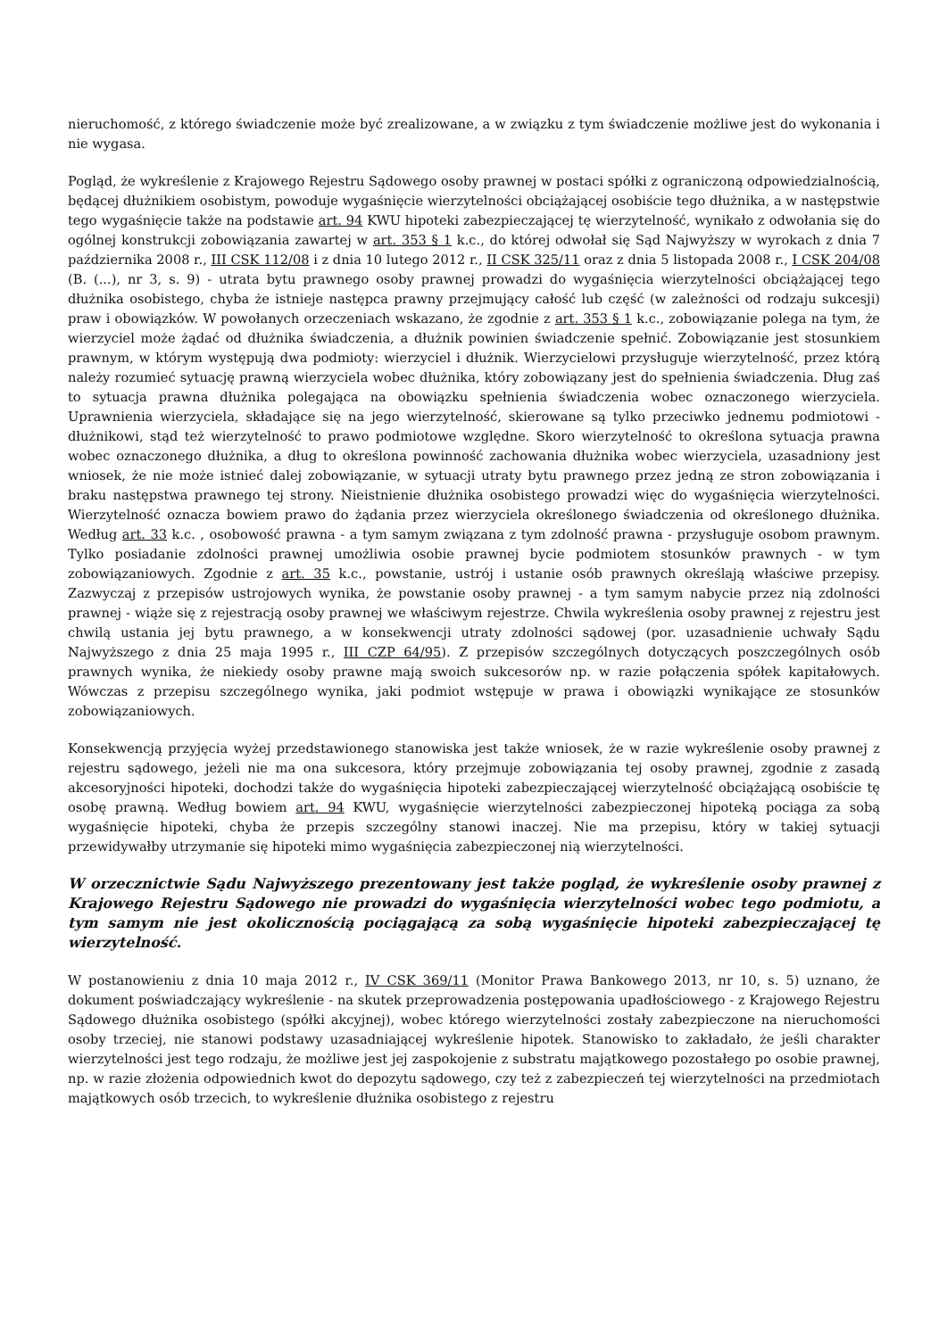nieruchomość, z którego świadczenie może być zrealizowane, a w związku z tym świadczenie możliwe jest do wykonania i nie wygasa.
Pogląd, że wykreślenie z Krajowego Rejestru Sądowego osoby prawnej w postaci spółki z ograniczoną odpowiedzialnością, będącej dłużnikiem osobistym, powoduje wygaśnięcie wierzytelności obciążającej osobiście tego dłużnika, a w następstwie tego wygaśnięcie także na podstawie art. 94 KWU hipoteki zabezpieczającej tę wierzytelność, wynikało z odwołania się do ogólnej konstrukcji zobowiązania zawartej w art. 353 § 1 k.c., do której odwołał się Sąd Najwyższy w wyrokach z dnia 7 października 2008 r., III CSK 112/08 i z dnia 10 lutego 2012 r., II CSK 325/11 oraz z dnia 5 listopada 2008 r., I CSK 204/08 (B. (...), nr 3, s. 9) - utrata bytu prawnego osoby prawnej prowadzi do wygaśnięcia wierzytelności obciążającej tego dłużnika osobistego, chyba że istnieje następca prawny przejmujący całość lub część (w zależności od rodzaju sukcesji) praw i obowiązków. W powołanych orzeczeniach wskazano, że zgodnie z art. 353 § 1 k.c., zobowiązanie polega na tym, że wierzyciel może żądać od dłużnika świadczenia, a dłużnik powinien świadczenie spełnić. Zobowiązanie jest stosunkiem prawnym, w którym występują dwa podmioty: wierzyciel i dłużnik. Wierzycielowi przysługuje wierzytelność, przez którą należy rozumieć sytuację prawną wierzyciela wobec dłużnika, który zobowiązany jest do spełnienia świadczenia. Dług zaś to sytuacja prawna dłużnika polegająca na obowiązku spełnienia świadczenia wobec oznaczonego wierzyciela. Uprawnienia wierzyciela, składające się na jego wierzytelność, skierowane są tylko przeciwko jednemu podmiotowi - dłużnikowi, stąd też wierzytelność to prawo podmiotowe względne. Skoro wierzytelność to określona sytuacja prawna wobec oznaczonego dłużnika, a dług to określona powinność zachowania dłużnika wobec wierzyciela, uzasadniony jest wniosek, że nie może istnieć dalej zobowiązanie, w sytuacji utraty bytu prawnego przez jedną ze stron zobowiązania i braku następstwa prawnego tej strony. Nieistnienie dłużnika osobistego prowadzi więc do wygaśnięcia wierzytelności. Wierzytelność oznacza bowiem prawo do żądania przez wierzyciela określonego świadczenia od określonego dłużnika. Według art. 33 k.c. , osobowość prawna - a tym samym związana z tym zdolność prawna - przysługuje osobom prawnym. Tylko posiadanie zdolności prawnej umożliwia osobie prawnej bycie podmiotem stosunków prawnych - w tym zobowiązaniowych. Zgodnie z art. 35 k.c., powstanie, ustrój i ustanie osób prawnych określają właściwe przepisy. Zazwyczaj z przepisów ustrojowych wynika, że powstanie osoby prawnej - a tym samym nabycie przez nią zdolności prawnej - wiąże się z rejestracją osoby prawnej we właściwym rejestrze. Chwila wykreślenia osoby prawnej z rejestru jest chwilą ustania jej bytu prawnego, a w konsekwencji utraty zdolności sądowej (por. uzasadnienie uchwały Sądu Najwyższego z dnia 25 maja 1995 r., III CZP 64/95). Z przepisów szczególnych dotyczących poszczególnych osób prawnych wynika, że niekiedy osoby prawne mają swoich sukcesorów np. w razie połączenia spółek kapitałowych. Wówczas z przepisu szczególnego wynika, jaki podmiot wstępuje w prawa i obowiązki wynikające ze stosunków zobowiązaniowych.
Konsekwencją przyjęcia wyżej przedstawionego stanowiska jest także wniosek, że w razie wykreślenie osoby prawnej z rejestru sądowego, jeżeli nie ma ona sukcesora, który przejmuje zobowiązania tej osoby prawnej, zgodnie z zasadą akcesoryjności hipoteki, dochodzi także do wygaśnięcia hipoteki zabezpieczającej wierzytelność obciążającą osobiście tę osobę prawną. Według bowiem art. 94 KWU, wygaśnięcie wierzytelności zabezpieczonej hipoteką pociąga za sobą wygaśnięcie hipoteki, chyba że przepis szczególny stanowi inaczej. Nie ma przepisu, który w takiej sytuacji przewidywałby utrzymanie się hipoteki mimo wygaśnięcia zabezpieczonej nią wierzytelności.
W orzecznictwie Sądu Najwyższego prezentowany jest także pogląd, że wykreślenie osoby prawnej z Krajowego Rejestru Sądowego nie prowadzi do wygaśnięcia wierzytelności wobec tego podmiotu, a tym samym nie jest okolicznością pociągającą za sobą wygaśnięcie hipoteki zabezpieczającej tę wierzytelność.
W postanowieniu z dnia 10 maja 2012 r., IV CSK 369/11 (Monitor Prawa Bankowego 2013, nr 10, s. 5) uznano, że dokument poświadczający wykreślenie - na skutek przeprowadzenia postępowania upadłościowego - z Krajowego Rejestru Sądowego dłużnika osobistego (spółki akcyjnej), wobec którego wierzytelności zostały zabezpieczone na nieruchomości osoby trzeciej, nie stanowi podstawy uzasadniającej wykreślenie hipotek. Stanowisko to zakładało, że jeśli charakter wierzytelności jest tego rodzaju, że możliwe jest jej zaspokojenie z substratu majątkowego pozostałego po osobie prawnej, np. w razie złożenia odpowiednich kwot do depozytu sądowego, czy też z zabezpieczeń tej wierzytelności na przedmiotach majątkowych osób trzecich, to wykreślenie dłużnika osobistego z rejestru